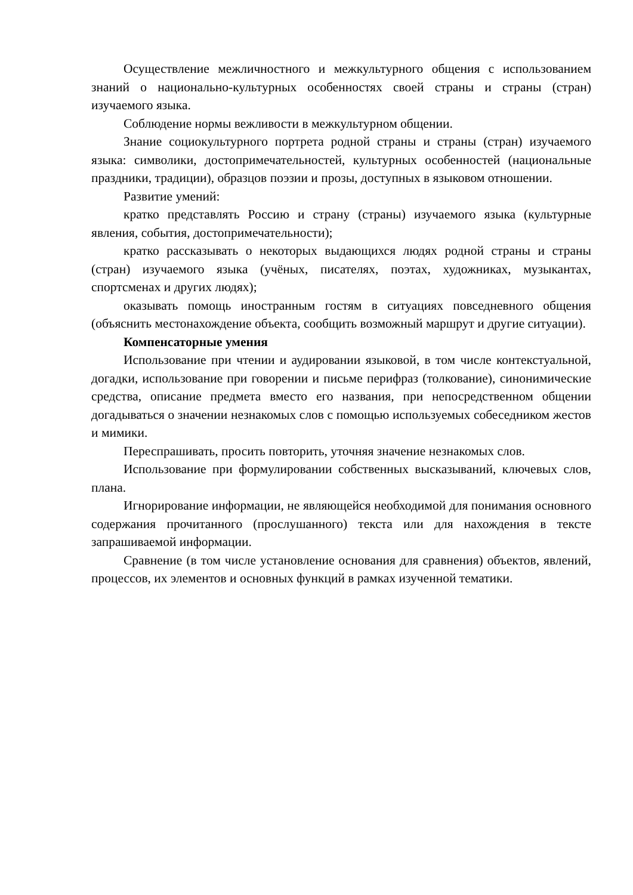Осуществление межличностного и межкультурного общения с использованием знаний о национально-культурных особенностях своей страны и страны (стран) изучаемого языка.
Соблюдение нормы вежливости в межкультурном общении.
Знание социокультурного портрета родной страны и страны (стран) изучаемого языка: символики, достопримечательностей, культурных особенностей (национальные праздники, традиции), образцов поэзии и прозы, доступных в языковом отношении.
Развитие умений:
кратко представлять Россию и страну (страны) изучаемого языка (культурные явления, события, достопримечательности);
кратко рассказывать о некоторых выдающихся людях родной страны и страны (стран) изучаемого языка (учёных, писателях, поэтах, художниках, музыкантах, спортсменах и других людях);
оказывать помощь иностранным гостям в ситуациях повседневного общения (объяснить местонахождение объекта, сообщить возможный маршрут и другие ситуации).
Компенсаторные умения
Использование при чтении и аудировании языковой, в том числе контекстуальной, догадки, использование при говорении и письме перифраз (толкование), синонимические средства, описание предмета вместо его названия, при непосредственном общении догадываться о значении незнакомых слов с помощью используемых собеседником жестов и мимики.
Переспрашивать, просить повторить, уточняя значение незнакомых слов.
Использование при формулировании собственных высказываний, ключевых слов, плана.
Игнорирование информации, не являющейся необходимой для понимания основного содержания прочитанного (прослушанного) текста или для нахождения в тексте запрашиваемой информации.
Сравнение (в том числе установление основания для сравнения) объектов, явлений, процессов, их элементов и основных функций в рамках изученной тематики.